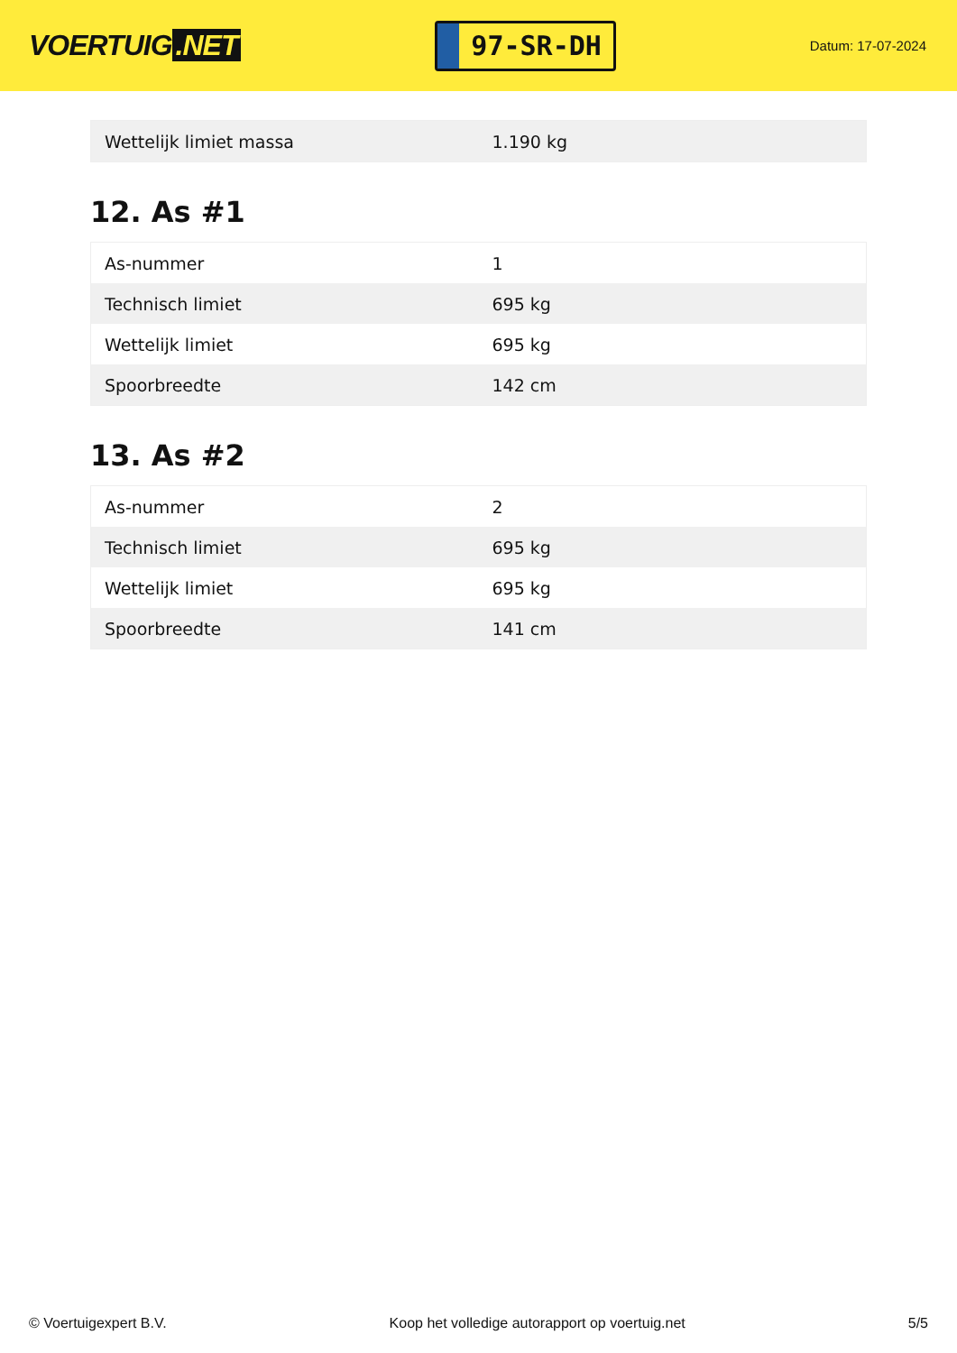VOERTUIG.NET
97-SR-DH
Datum: 17-07-2024
| Wettelijk limiet massa | 1.190 kg |
12. As #1
| As-nummer | 1 |
| Technisch limiet | 695 kg |
| Wettelijk limiet | 695 kg |
| Spoorbreedte | 142 cm |
13. As #2
| As-nummer | 2 |
| Technisch limiet | 695 kg |
| Wettelijk limiet | 695 kg |
| Spoorbreedte | 141 cm |
© Voertuigexpert B.V. Koop het volledige autorapport op voertuig.net 5/5